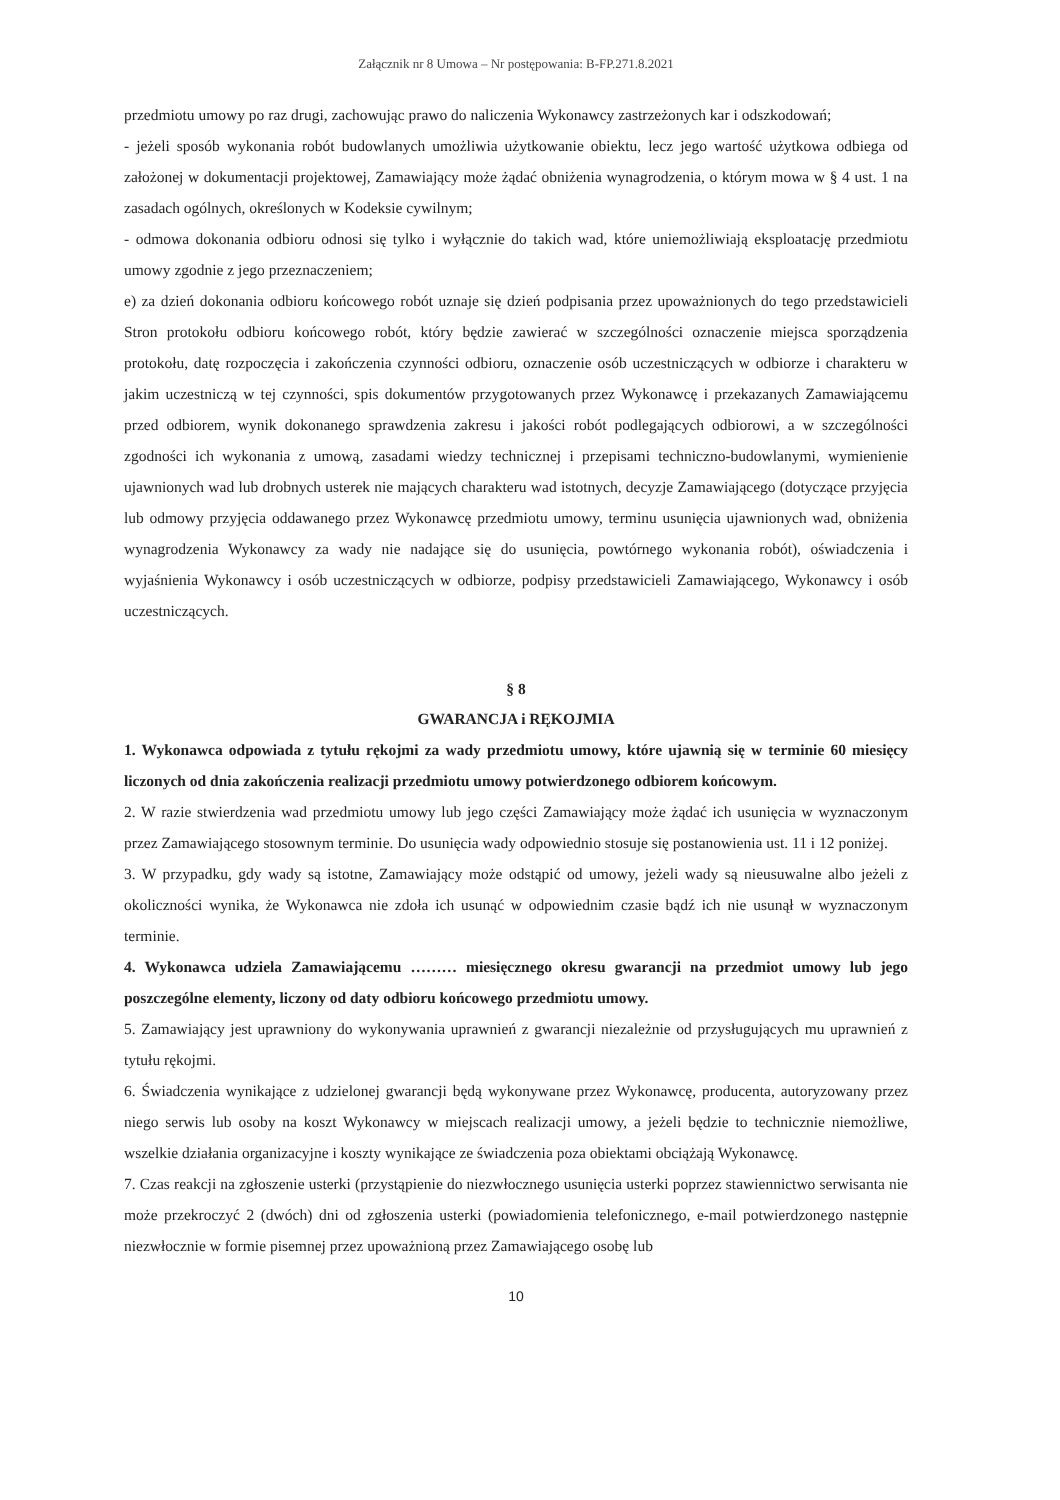Załącznik nr 8 Umowa – Nr postępowania: B-FP.271.8.2021
przedmiotu umowy po raz drugi, zachowując prawo do naliczenia Wykonawcy zastrzeżonych kar i odszkodowań;
- jeżeli sposób wykonania robót budowlanych umożliwia użytkowanie obiektu, lecz jego wartość użytkowa odbiega od założonej w dokumentacji projektowej, Zamawiający może żądać obniżenia wynagrodzenia, o którym mowa w § 4 ust. 1 na zasadach ogólnych, określonych w Kodeksie cywilnym;
- odmowa dokonania odbioru odnosi się tylko i wyłącznie do takich wad, które uniemożliwiają eksploatację przedmiotu umowy zgodnie z jego przeznaczeniem;
e) za dzień dokonania odbioru końcowego robót uznaje się dzień podpisania przez upoważnionych do tego przedstawicieli Stron protokołu odbioru końcowego robót, który będzie zawierać w szczególności oznaczenie miejsca sporządzenia protokołu, datę rozpoczęcia i zakończenia czynności odbioru, oznaczenie osób uczestniczących w odbiorze i charakteru w jakim uczestniczą w tej czynności, spis dokumentów przygotowanych przez Wykonawcę i przekazanych Zamawiającemu przed odbiorem, wynik dokonanego sprawdzenia zakresu i jakości robót podlegających odbiorowi, a w szczególności zgodności ich wykonania z umową, zasadami wiedzy technicznej i przepisami techniczno-budowlanymi, wymienienie ujawnionych wad lub drobnych usterek nie mających charakteru wad istotnych, decyzje Zamawiającego (dotyczące przyjęcia lub odmowy przyjęcia oddawanego przez Wykonawcę przedmiotu umowy, terminu usunięcia ujawnionych wad, obniżenia wynagrodzenia Wykonawcy za wady nie nadające się do usunięcia, powtórnego wykonania robót), oświadczenia i wyjaśnienia Wykonawcy i osób uczestniczących w odbiorze, podpisy przedstawicieli Zamawiającego, Wykonawcy i osób uczestniczących.
§ 8
GWARANCJA i RĘKOJMIA
1. Wykonawca odpowiada z tytułu rękojmi za wady przedmiotu umowy, które ujawnią się w terminie 60 miesięcy liczonych od dnia zakończenia realizacji przedmiotu umowy potwierdzonego odbiorem końcowym.
2. W razie stwierdzenia wad przedmiotu umowy lub jego części Zamawiający może żądać ich usunięcia w wyznaczonym przez Zamawiającego stosownym terminie. Do usunięcia wady odpowiednio stosuje się postanowienia ust. 11 i 12 poniżej.
3. W przypadku, gdy wady są istotne, Zamawiający może odstąpić od umowy, jeżeli wady są nieusuwalne albo jeżeli z okoliczności wynika, że Wykonawca nie zdoła ich usunąć w odpowiednim czasie bądź ich nie usunął w wyznaczonym terminie.
4. Wykonawca udziela Zamawiającemu ……… miesięcznego okresu gwarancji na przedmiot umowy lub jego poszczególne elementy, liczony od daty odbioru końcowego przedmiotu umowy.
5. Zamawiający jest uprawniony do wykonywania uprawnień z gwarancji niezależnie od przysługujących mu uprawnień z tytułu rękojmi.
6. Świadczenia wynikające z udzielonej gwarancji będą wykonywane przez Wykonawcę, producenta, autoryzowany przez niego serwis lub osoby na koszt Wykonawcy w miejscach realizacji umowy, a jeżeli będzie to technicznie niemożliwe, wszelkie działania organizacyjne i koszty wynikające ze świadczenia poza obiektami obciążają Wykonawcę.
7. Czas reakcji na zgłoszenie usterki (przystąpienie do niezwłocznego usunięcia usterki poprzez stawiennictwo serwisanta nie może przekroczyć 2 (dwóch) dni od zgłoszenia usterki (powiadomienia telefonicznego, e-mail potwierdzonego następnie niezwłocznie w formie pisemnej przez upoważnioną przez Zamawiającego osobę lub
10